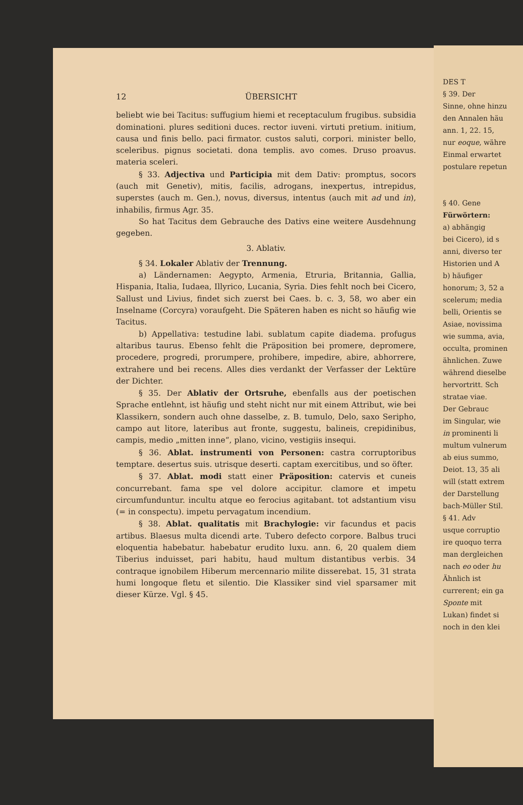12 ÜBERSICHT
beliebt wie bei Tacitus: suffugium hiemi et receptaculum frugibus. subsidia dominationi. plures seditioni duces. rector iuveni. virtuti pretium. initium, causa und finis bello. paci firmator. custos saluti, corpori. minister bello, sceleribus. pignus societati. dona templis. avo comes. Druso proavus. materia sceleri.
§ 33. Adjectiva und Participia mit dem Dativ: promptus, socors (auch mit Genetiv), mitis, facilis, adrogans, inexpertus, intrepidus, superstes (auch m. Gen.), novus, diversus, intentus (auch mit ad und in), inhabilis, firmus Agr. 35.
So hat Tacitus dem Gebrauche des Dativs eine weitere Ausdehnung gegeben.
3. Ablativ.
§ 34. Lokaler Ablativ der Trennung.
a) Ländernamen: Aegypto, Armenia, Etruria, Britannia, Gallia, Hispania, Italia, Iudaea, Illyrico, Lucania, Syria. Dies fehlt noch bei Cicero, Sallust und Livius, findet sich zuerst bei Caes. b. c. 3, 58, wo aber ein Inselname (Corcyra) voraufgeht. Die Späteren haben es nicht so häufig wie Tacitus.
b) Appellativa: testudine labi. sublatum capite diadema. profugus altaribus taurus. Ebenso fehlt die Präposition bei promere, depromere, procedere, progredi, prorumpere, prohibere, impedire, abire, abhorrere, extrahere und bei recens. Alles dies verdankt der Verfasser der Lektüre der Dichter.
§ 35. Der Ablativ der Ortsruhe, ebenfalls aus der poetischen Sprache entlehnt, ist häufig und steht nicht nur mit einem Attribut, wie bei Klassikern, sondern auch ohne dasselbe, z. B. tumulo, Delo, saxo Seripho, campo aut litore, lateribus aut fronte, suggestu, balineis, crepidinibus, campis, medio „mitten inne“, plano, vicino, vestigiis insequi.
§ 36. Ablat. instrumenti von Personen: castra corruptoribus temptare. desertus suis. utrisque deserti. captam exercitibus, und so öfter.
§ 37. Ablat. modi statt einer Präposition: catervis et cuneis concurrebant. fama spe vel dolore accipitur. clamore et impetu circumfunduntur. incultu atque eo ferocius agitabant. tot adstantium visu (= in conspectu). impetu pervagatum incendium.
§ 38. Ablat. qualitatis mit Brachylogie: vir facundus et pacis artibus. Blaesus multa dicendi arte. Tubero defecto corpore. Balbus truci eloquentia habebatur. habebatur erudito luxu. ann. 6, 20 qualem diem Tiberius induisset, pari habitu, haud multum distantibus verbis. 34 contraque ignobilem Hiberum mercennario milite disserebat. 15, 31 strata humi longoque fletu et silentio. Die Klassiker sind viel sparsamer mit dieser Kürze. Vgl. § 45.
DES T
§ 39. Der
Sinne, ohne hinzu
den Annalen häu
ann. 1, 22. 15,
nur eoque, währe
Einmal erwartet
postulare repetun
§ 40. Gene
Fürwörtern:
a) abhängig
bei Cicero), id s
anni, diverso ter
Historien und A
b) häufiger
honorum; 3, 52 a
scelerum; media
belli, Orientis se
Asiae, novissima
wie summa, avia,
occulta, prominen
ähnlichen. Zuwe
während dieselbe
hervortritt. Sch
stratae viae.
Der Gebrauc
im Singular, wie
in prominenti li
multum vulnerum
ab eius summo,
Deiot. 13, 35 ali
will (statt extrem
der Darstellung
bach-Müller Stil.
§ 41. Adv
usque corruptio
ire quoquo terra
man dergleichen
nach eo oder hu
Ähnlich ist
currerent; ein ga
Sponte mit
Lukan) findet si
noch in den klei